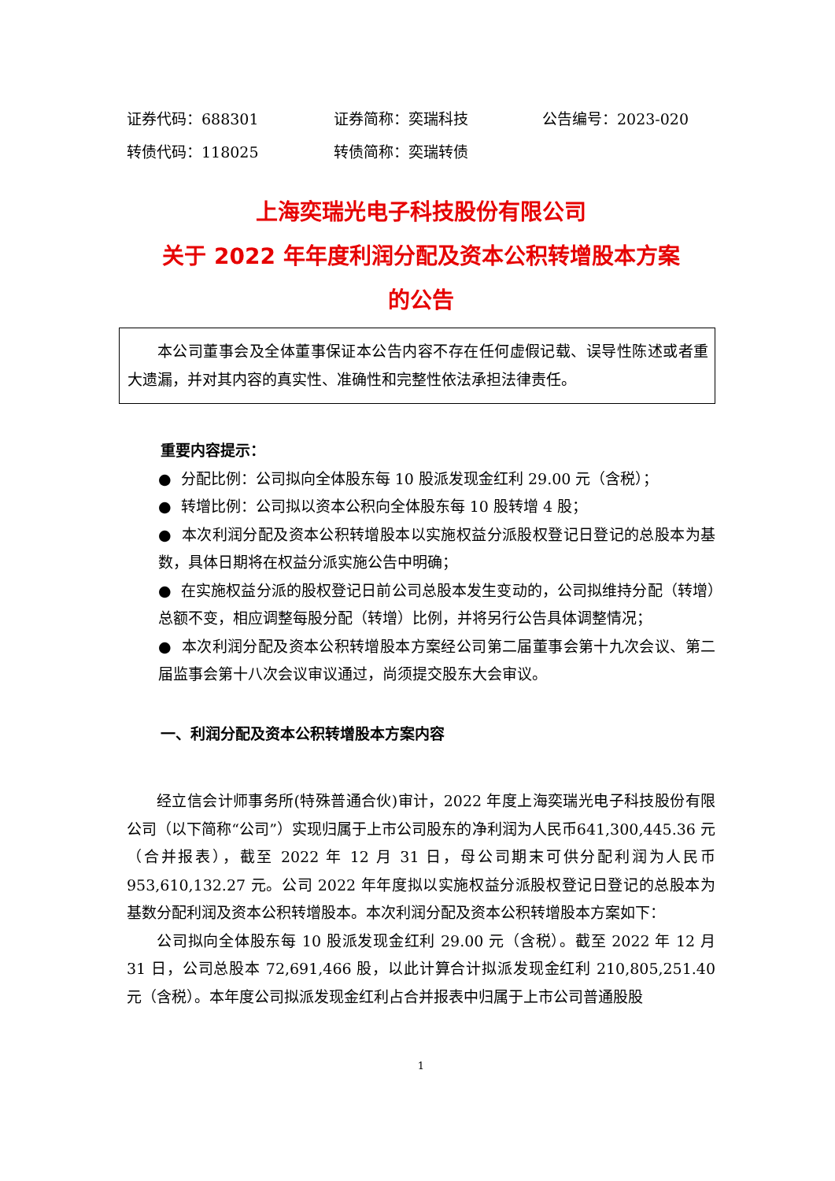证券代码：688301 证券简称：奕瑞科技 公告编号：2023-020
转债代码：118025 转债简称：奕瑞转债
上海奕瑞光电子科技股份有限公司
关于 2022 年年度利润分配及资本公积转增股本方案
的公告
本公司董事会及全体董事保证本公告内容不存在任何虚假记载、误导性陈述或者重大遗漏，并对其内容的真实性、准确性和完整性依法承担法律责任。
重要内容提示：
● 分配比例：公司拟向全体股东每 10 股派发现金红利 29.00 元（含税）；
● 转增比例：公司拟以资本公积向全体股东每 10 股转增 4 股；
● 本次利润分配及资本公积转增股本以实施权益分派股权登记日登记的总股本为基数，具体日期将在权益分派实施公告中明确；
● 在实施权益分派的股权登记日前公司总股本发生变动的，公司拟维持分配（转增）总额不变，相应调整每股分配（转增）比例，并将另行公告具体调整情况；
● 本次利润分配及资本公积转增股本方案经公司第二届董事会第十九次会议、第二届监事会第十八次会议审议通过，尚须提交股东大会审议。
一、利润分配及资本公积转增股本方案内容
经立信会计师事务所(特殊普通合伙)审计，2022 年度上海奕瑞光电子科技股份有限公司（以下简称“公司”）实现归属于上市公司股东的净利润为人民币641,300,445.36 元（合并报表），截至 2022 年 12 月 31 日，母公司期末可供分配利润为人民币 953,610,132.27 元。公司 2022 年年度拟以实施权益分派股权登记日登记的总股本为基数分配利润及资本公积转增股本。本次利润分配及资本公积转增股本方案如下：
公司拟向全体股东每 10 股派发现金红利 29.00 元（含税）。截至 2022 年 12 月 31 日，公司总股本 72,691,466 股，以此计算合计拟派发现金红利 210,805,251.40 元（含税）。本年度公司拟派发现金红利占合并报表中归属于上市公司普通股股
1